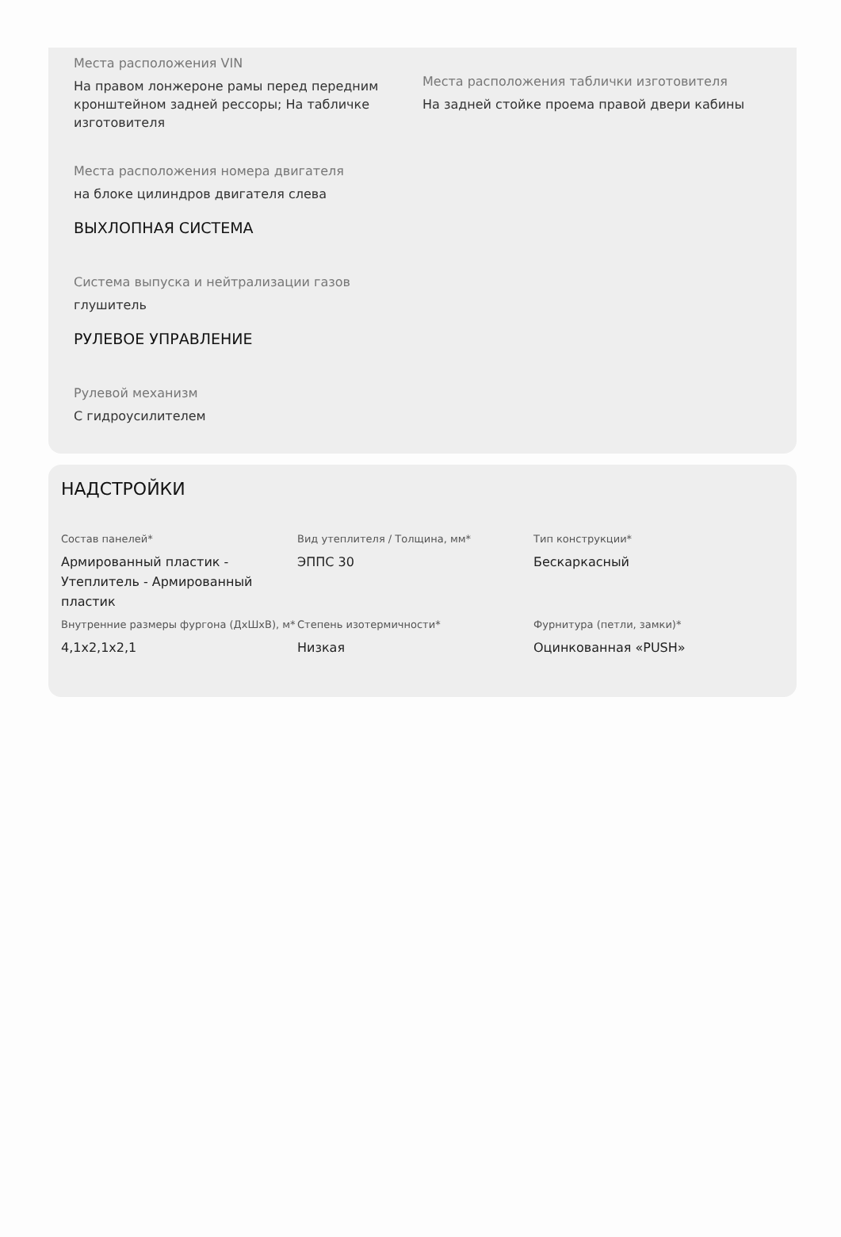Места расположения VIN
На правом лонжероне рамы перед передним кронштейном задней рессоры; На табличке изготовителя
Места расположения таблички изготовителя
На задней стойке проема правой двери кабины
Места расположения номера двигателя
на блоке цилиндров двигателя слева
ВЫХЛОПНАЯ СИСТЕМА
Система выпуска и нейтрализации газов
глушитель
РУЛЕВОЕ УПРАВЛЕНИЕ
Рулевой механизм
С гидроусилителем
НАДСТРОЙКИ
Состав панелей*
Армированный пластик - Утеплитель - Армированный пластик
Вид утеплителя / Толщина, мм*
ЭППС 30
Тип конструкции*
Бескаркасный
Внутренние размеры фургона (ДхШхВ), м*
4,1x2,1x2,1
Степень изотермичности*
Низкая
Фурнитура (петли, замки)*
Оцинкованная «PUSH»